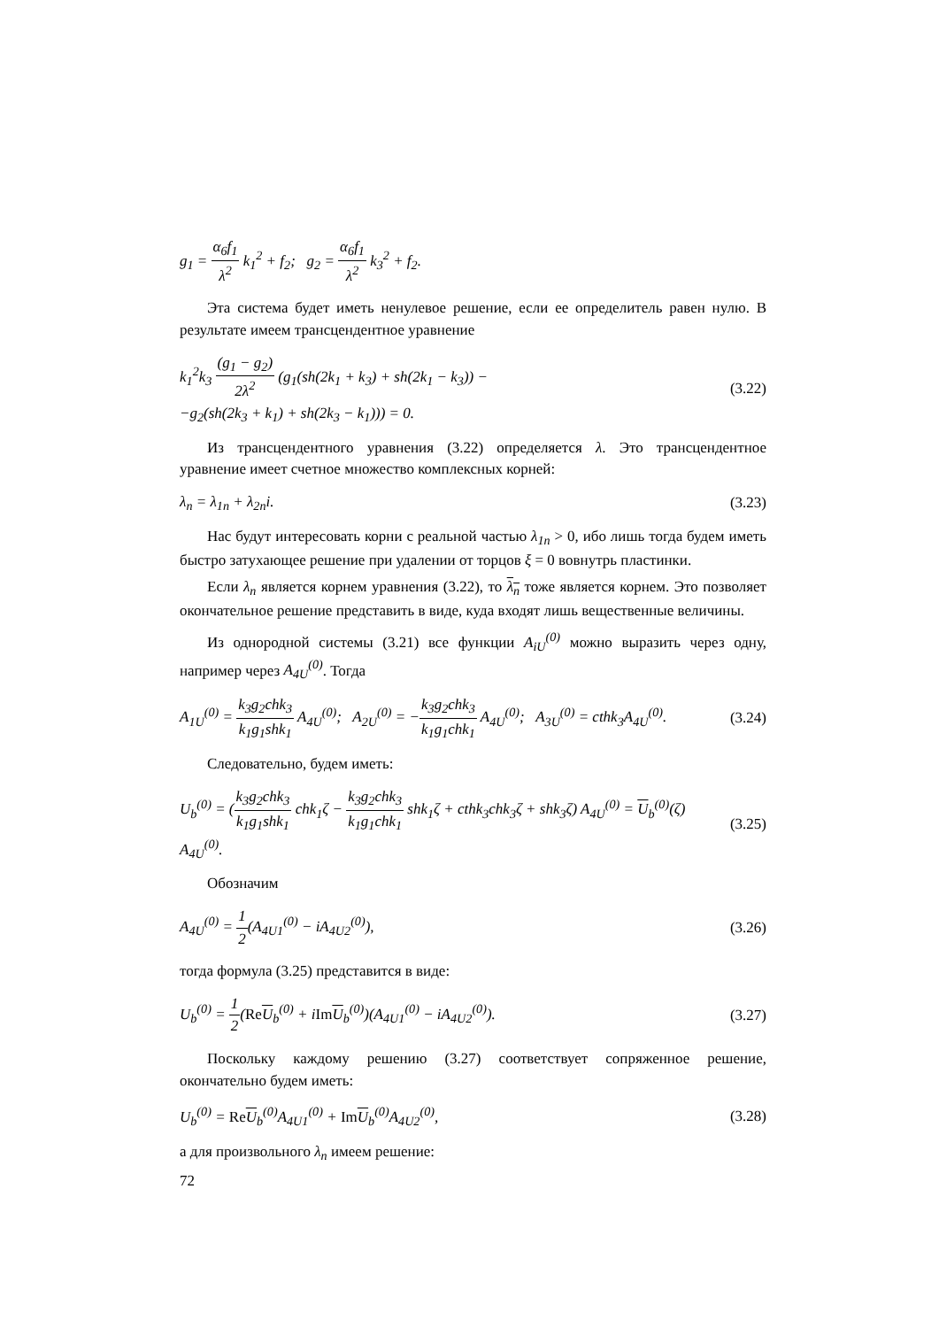g<sub>1</sub> = α<sub>6</sub>f<sub>1</sub> λ<sup>2</sup> k<sub>1</sub><sup>2</sup> + f<sub>2</sub>; g<sub>2</sub> = α<sub>6</sub>f<sub>1</sub> λ<sup>2</sup> k<sub>3</sub><sup>2</sup> + f<sub>2</sub>.
Эта система будет иметь ненулевое решение, если ее определитель равен нулю. В результате имеем трансцендентное уравнение
k<sub>1</sub><sup>2</sup>k<sub>3</sub> (g<sub>1</sub> − g<sub>2</sub>) 2λ<sup>2</sup> (g<sub>1</sub>(sh(2k<sub>1</sub> + k<sub>3</sub>) + sh(2k<sub>1</sub> − k<sub>3</sub>)) −
−g<sub>2</sub>(sh(2k<sub>3</sub> + k<sub>1</sub>) + sh(2k<sub>3</sub> − k<sub>1</sub>))) = 0. (3.22)
Из трансцендентного уравнения (3.22) определяется λ. Это трансцендентное уравнение имеет счетное множество комплексных корней:
λ<sub>n</sub> = λ<sub>1n</sub> + λ<sub>2n</sub>i. (3.23)
Нас будут интересовать корни с реальной частью λ<sub>1n</sub> > 0, ибо лишь тогда будем иметь быстро затухающее решение при удалении от торцов ξ = 0 вовнутрь пластинки.
Если λ<sub>n</sub> является корнем уравнения (3.22), то λ<sub>n</sub> тоже является корнем. Это позволяет окончательное решение представить в виде, куда входят лишь вещественные величины.
Из однородной системы (3.21) все функции A<sub>iU</sub><sup>(0)</sup> можно выразить через одну, например через A<sub>4U</sub><sup>(0)</sup>. Тогда
A<sub>1U</sub><sup>(0)</sup> = k<sub>3</sub>g<sub>2</sub>chk<sub>3</sub> k<sub>1</sub>g<sub>1</sub>shk<sub>1</sub> A<sub>4U</sub><sup>(0)</sup>; A<sub>2U</sub><sup>(0)</sup> = −k<sub>3</sub>g<sub>2</sub>chk<sub>3</sub> k<sub>1</sub>g<sub>1</sub>chk<sub>1</sub> A<sub>4U</sub><sup>(0)</sup>; A<sub>3U</sub><sup>(0)</sup> = cthk<sub>3</sub>A<sub>4U</sub><sup>(0)</sup>. (3.24)
Следовательно, будем иметь:
U<sub>b</sub><sup>(0)</sup> = (k<sub>3</sub>g<sub>2</sub>chk<sub>3</sub> k<sub>1</sub>g<sub>1</sub>shk<sub>1</sub> chk<sub>1</sub>ζ − k<sub>3</sub>g<sub>2</sub>chk<sub>3</sub> k<sub>1</sub>g<sub>1</sub>chk<sub>1</sub> shk<sub>1</sub>ζ + cthk<sub>3</sub>chk<sub>3</sub>ζ + shk<sub>3</sub>ζ) A<sub>4U</sub><sup>(0)</sup> = U<sub>b</sub><sup>(0)</sup>(ζ) A<sub>4U</sub><sup>(0)</sup>. (3.25)
Обозначим
A<sub>4U</sub><sup>(0)</sup> = 1 2(A<sub>4U1</sub><sup>(0)</sup> − iA<sub>4U2</sub><sup>(0)</sup>), (3.26)
тогда формула (3.25) представится в виде:
U<sub>b</sub><sup>(0)</sup> = 1 2(Re U<sub>b</sub><sup>(0)</sup> + iIm U<sub>b</sub><sup>(0)</sup>)(A<sub>4U1</sub><sup>(0)</sup> − iA<sub>4U2</sub><sup>(0)</sup>). (3.27)
Поскольку каждому решению (3.27) соответствует сопряженное решение, окончательно будем иметь:
U<sub>b</sub><sup>(0)</sup> = Re U<sub>b</sub><sup>(0)</sup>A<sub>4U1</sub><sup>(0)</sup> + Im U<sub>b</sub><sup>(0)</sup>A<sub>4U2</sub><sup>(0)</sup>, (3.28)
а для произвольного λ<sub>n</sub> имеем решение:
72